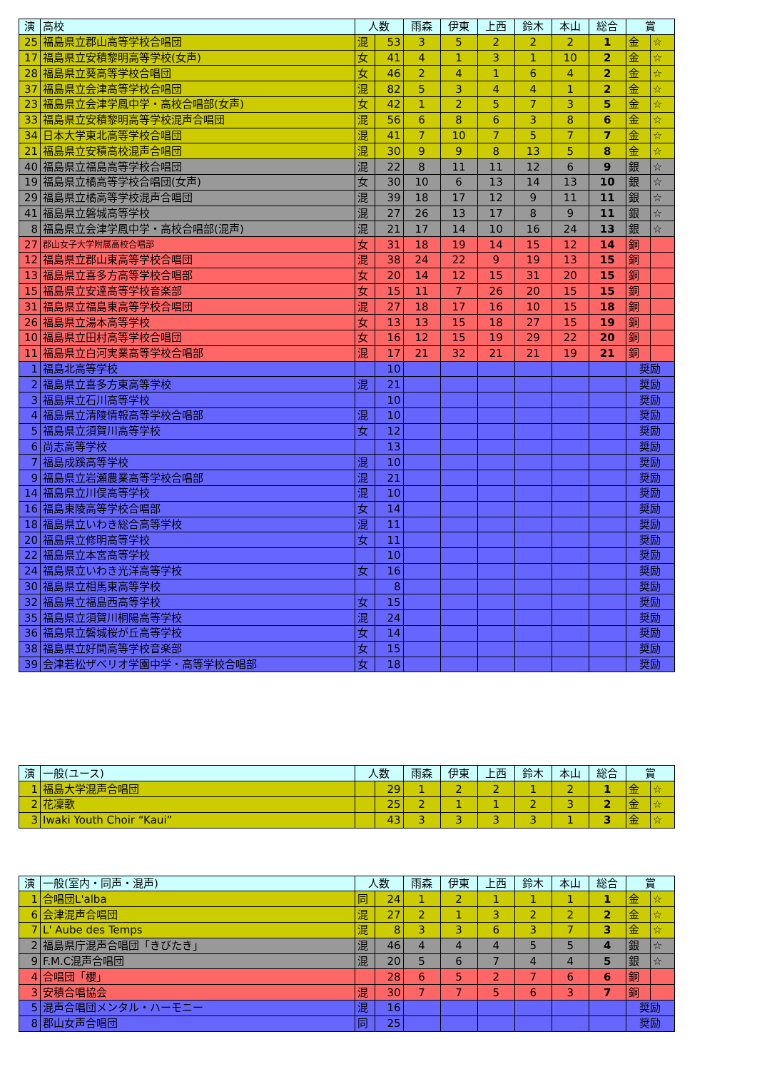| 演 | 高校 | 人数 | | 雨森 | 伊東 | 上西 | 鈴木 | 本山 | 総合 | 賞 | |
| --- | --- | --- | --- | --- | --- | --- | --- | --- | --- | --- | --- |
| 25 | 福島県立郡山高等学校合唱団 | 混 | 53 | 3 | 5 | 2 | 2 | 2 | 1 | 金 | ☆ |
| 17 | 福島県立安積黎明高等学校(女声) | 女 | 41 | 4 | 1 | 3 | 1 | 10 | 2 | 金 | ☆ |
| 28 | 福島県立葵高等学校合唱団 | 女 | 46 | 2 | 4 | 1 | 6 | 4 | 2 | 金 | ☆ |
| 37 | 福島県立会津高等学校合唱団 | 混 | 82 | 5 | 3 | 4 | 4 | 1 | 2 | 金 | ☆ |
| 23 | 福島県立会津学鳳中学・高校合唱部(女声) | 女 | 42 | 1 | 2 | 5 | 7 | 3 | 5 | 金 | ☆ |
| 33 | 福島県立安積黎明高等学校混声合唱団 | 混 | 56 | 6 | 8 | 6 | 3 | 8 | 6 | 金 | ☆ |
| 34 | 日本大学東北高等学校合唱団 | 混 | 41 | 7 | 10 | 7 | 5 | 7 | 7 | 金 | ☆ |
| 21 | 福島県立安積高校混声合唱団 | 混 | 30 | 9 | 9 | 8 | 13 | 5 | 8 | 金 | ☆ |
| 40 | 福島県立福島高等学校合唱団 | 混 | 22 | 8 | 11 | 11 | 12 | 6 | 9 | 銀 | ☆ |
| 19 | 福島県立橘高等学校合唱団(女声) | 女 | 30 | 10 | 6 | 13 | 14 | 13 | 10 | 銀 | ☆ |
| 29 | 福島県立橘高等学校混声合唱団 | 混 | 39 | 18 | 17 | 12 | 9 | 11 | 11 | 銀 | ☆ |
| 41 | 福島県立磐城高等学校 | 混 | 27 | 26 | 13 | 17 | 8 | 9 | 11 | 銀 | ☆ |
| 8 | 福島県立会津学鳳中学・高校合唱部(混声) | 混 | 21 | 17 | 14 | 10 | 16 | 24 | 13 | 銀 | ☆ |
| 27 | 郡山女子大学附属高校合唱部 | 女 | 31 | 18 | 19 | 14 | 15 | 12 | 14 | 銅 | |
| 12 | 福島県立郡山東高等学校合唱団 | 混 | 38 | 24 | 22 | 9 | 19 | 13 | 15 | 銅 | |
| 13 | 福島県立喜多方高等学校合唱部 | 女 | 20 | 14 | 12 | 15 | 31 | 20 | 15 | 銅 | |
| 15 | 福島県立安達高等学校音楽部 | 女 | 15 | 11 | 7 | 26 | 20 | 15 | 15 | 銅 | |
| 31 | 福島県立福島東高等学校合唱団 | 混 | 27 | 18 | 17 | 16 | 10 | 15 | 18 | 銅 | |
| 26 | 福島県立湯本高等学校 | 女 | 13 | 13 | 15 | 18 | 27 | 15 | 19 | 銅 | |
| 10 | 福島県立田村高等学校合唱団 | 女 | 16 | 12 | 15 | 19 | 29 | 22 | 20 | 銅 | |
| 11 | 福島県立白河実業高等学校合唱部 | 混 | 17 | 21 | 32 | 21 | 21 | 19 | 21 | 銅 | |
| 1 | 福島北高等学校 | | 10 | | | | | | | 奨励 | |
| 2 | 福島県立喜多方東高等学校 | 混 | 21 | | | | | | | 奨励 | |
| 3 | 福島県立石川高等学校 | | 10 | | | | | | | 奨励 | |
| 4 | 福島県立清陵情報高等学校合唱部 | 混 | 10 | | | | | | | 奨励 | |
| 5 | 福島県立須賀川高等学校 | 女 | 12 | | | | | | | 奨励 | |
| 6 | 尚志高等学校 | | 13 | | | | | | | 奨励 | |
| 7 | 福島成蹊高等学校 | 混 | 10 | | | | | | | 奨励 | |
| 9 | 福島県立岩瀬農業高等学校合唱部 | 混 | 21 | | | | | | | 奨励 | |
| 14 | 福島県立川俣高等学校 | 混 | 10 | | | | | | | 奨励 | |
| 16 | 福島東陵高等学校合唱部 | 女 | 14 | | | | | | | 奨励 | |
| 18 | 福島県立いわき総合高等学校 | 混 | 11 | | | | | | | 奨励 | |
| 20 | 福島県立修明高等学校 | 女 | 11 | | | | | | | 奨励 | |
| 22 | 福島県立本宮高等学校 | | 10 | | | | | | | 奨励 | |
| 24 | 福島県立いわき光洋高等学校 | 女 | 16 | | | | | | | 奨励 | |
| 30 | 福島県立相馬東高等学校 | | 8 | | | | | | | 奨励 | |
| 32 | 福島県立福島西高等学校 | 女 | 15 | | | | | | | 奨励 | |
| 35 | 福島県立須賀川桐陽高等学校 | 混 | 24 | | | | | | | 奨励 | |
| 36 | 福島県立磐城桜が丘高等学校 | 女 | 14 | | | | | | | 奨励 | |
| 38 | 福島県立好間高等学校音楽部 | 女 | 15 | | | | | | | 奨励 | |
| 39 | 会津若松ザベリオ学園中学・高等学校合唱部 | 女 | 18 | | | | | | | 奨励 | |
| 演 | 一般(ユース) | 人数 | | 雨森 | 伊東 | 上西 | 鈴木 | 本山 | 総合 | 賞 | |
| --- | --- | --- | --- | --- | --- | --- | --- | --- | --- | --- | --- |
| 1 | 福島大学混声合唱団 | | 29 | 1 | 2 | 2 | 1 | 2 | 1 | 金 | ☆ |
| 2 | 花凜歌 | | 25 | 2 | 1 | 1 | 2 | 3 | 2 | 金 | ☆ |
| 3 | Iwaki Youth Choir “Kaui” | | 43 | 3 | 3 | 3 | 3 | 1 | 3 | 金 | ☆ |
| 演 | 一般(室内・同声・混声) | 人数 | | 雨森 | 伊東 | 上西 | 鈴木 | 本山 | 総合 | 賞 | |
| --- | --- | --- | --- | --- | --- | --- | --- | --- | --- | --- | --- |
| 1 | 合唱団L'alba | 同 | 24 | 1 | 2 | 1 | 1 | 1 | 1 | 金 | ☆ |
| 6 | 会津混声合唱団 | 混 | 27 | 2 | 1 | 3 | 2 | 2 | 2 | 金 | ☆ |
| 7 | L' Aube des Temps | 混 | 8 | 3 | 3 | 6 | 3 | 7 | 3 | 金 | ☆ |
| 2 | 福島県庁混声合唱団「きびたき」 | 混 | 46 | 4 | 4 | 4 | 5 | 5 | 4 | 銀 | ☆ |
| 9 | F.M.C混声合唱団 | 混 | 20 | 5 | 6 | 7 | 4 | 4 | 5 | 銀 | ☆ |
| 4 | 合唱団「櫻」 | | 28 | 6 | 5 | 2 | 7 | 6 | 6 | 銅 | |
| 3 | 安積合唱協会 | 混 | 30 | 7 | 7 | 5 | 6 | 3 | 7 | 銅 | |
| 5 | 混声合唱団メンタル・ハーモニー | 混 | 16 | | | | | | | 奨励 | |
| 8 | 郡山女声合唱団 | 同 | 25 | | | | | | | 奨励 | |